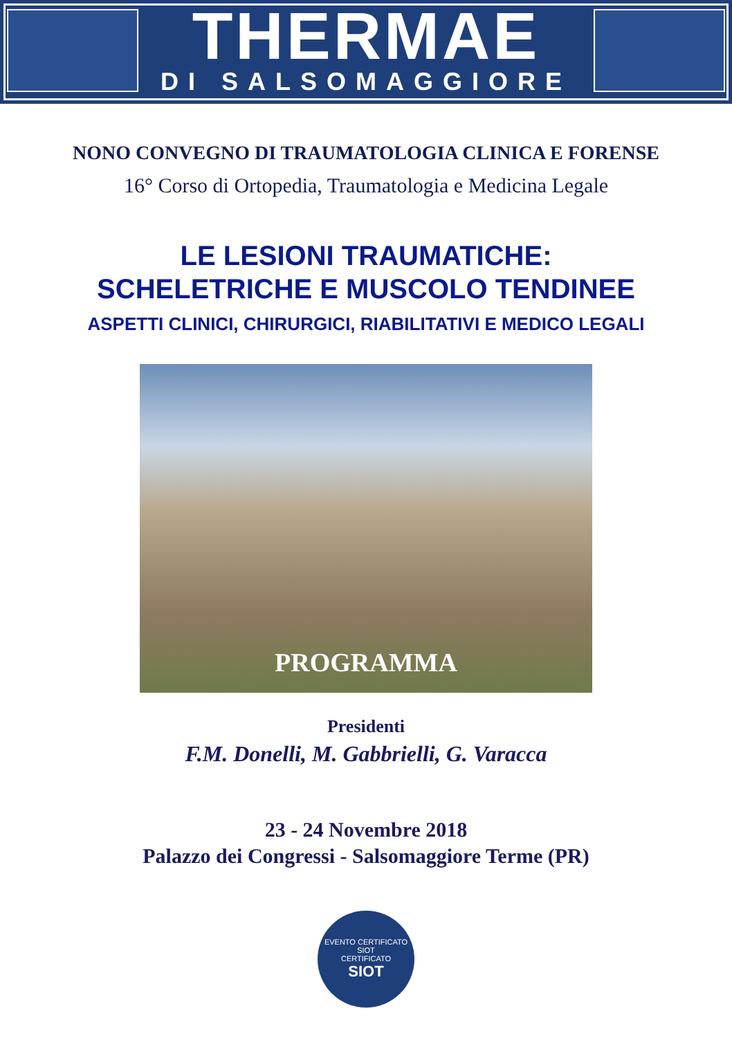THERMAE
DI SALSOMAGGIORE
NONO CONVEGNO DI TRAUMATOLOGIA CLINICA E FORENSE
16° Corso di Ortopedia, Traumatologia e Medicina Legale
LE LESIONI TRAUMATICHE:
SCHELETRICHE E MUSCOLO TENDINEE
ASPETTI CLINICI, CHIRURGICI, RIABILITATIVI E MEDICO LEGALI
PROGRAMMA
Presidenti
F.M. Donelli, M. Gabbrielli, G. Varacca
23 - 24 Novembre 2018
Palazzo dei Congressi - Salsomaggiore Terme (PR)
EVENTO CERTIFICATO SIOT
CERTIFICATO
SIOT